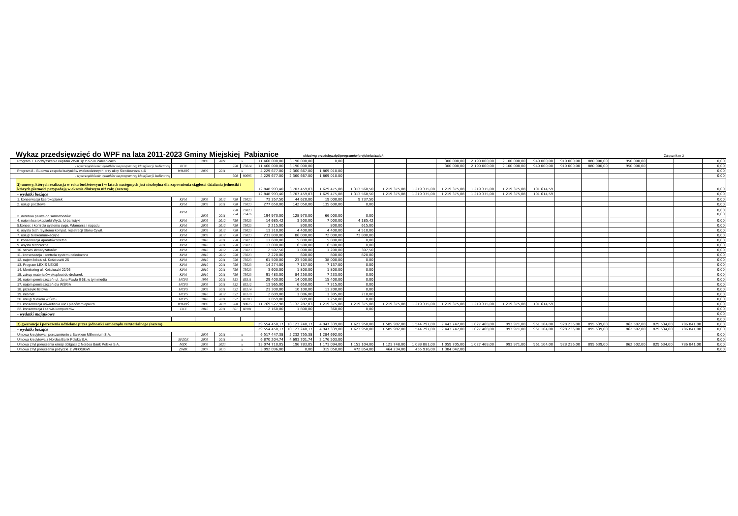Wykaz przedsięwzięć do WPF na lata 2011-2023 Gminy Miejskiej Pabianice
układ wg przedsięwzięć/programów/projektów/zadań Załącznik nr 2
| | Program 7 Podwyższenie kapitału ZWiK sp z o.o.w Pabianicach | | 2008 | 2021 | x | | 11 460 000,00 | 3 190 000,00 | 0,00 | | | | 300 000,00 | 2 190 000,00 | 2 100 000,00 | 940 000,00 | 910 000,00 | 880 000,00 | 950 000,00 | | | 0,00 |
| | - wyszczególnienie wydatków na program wg klasyfikacji budżetowej | BFN | | | 758 | 75814 | 11 460 000,00 | 3 190 000,00 | | | | | 300 000,00 | 2 190 000,00 | 2 100 000,00 | 940 000,00 | 910 000,00 | 880 000,00 | 950 000,00 | | | 0,00 |
| | Program 8 - Budowa zespołu budynków wielorodzinnych przy ulicy Sienkiewicza 4-6 | WIMOŚ | 2009 | 2011 | x | | 4 229 677,00 | 2 360 667,00 | 1 869 010,00 | | | | | | | | | | | | | 0,00 |
| | - wyszczególnienie wydatków na program wg klasyfikacji budżetowej | | | | 900 | 90095 | 4 229 677,00 | 2 360 667,00 | 1 869 010,00 | | | | | | | | | | | | | 0,00 |
| | 2) umowy, których realizacja w roku budżetowym i w latach następnych jest niezbędna dla zapewnienia ciągłości działania jednostki i których płatności przypadają w okresie dłuższym niż rok; (razem) | | | | | | 12 848 993,40 | 3 707 459,83 | 1 629 475,08 | 1 313 568,50 | 1 219 375,08 | 1 219 375,08 | 1 219 375,08 | 1 219 375,08 | 1 219 375,08 | 101 614,59 | | | | | | 0,00 |
| | - wydatki bieżące | | | | | | 12 848 993,40 | 3 707 459,83 | 1 629 475,08 | 1 313 568,50 | 1 219 375,08 | 1 219 375,08 | 1 219 375,08 | 1 219 375,08 | 1 219 375,08 | 101 614,59 | | | | | | 0,00 |
| | 1. konserwacja kserokopiarek | KPM | 2008 | 2012 | 750 | 75023 | 73 357,50 | 44 620,00 | 19 000,00 | 9 737,50 | | | | | | | | | | | | 0,00 |
| | 2. usługi pocztowe | KPM | 2009 | 2011 | 750 | 75023 | 277 650,00 | 142 050,00 | 135 600,00 | 0,00 | | | | | | | | | | | | 0,00 |
| | 3. dostawa paliwa do samochodów | KPM | 2009 | 2011 | 750 754 | 75023 75416 | 194 970,00 | 128 970,00 | 66 000,00 | 0,00 | | | | | | | | | | | | 0,00 0,00 |
| | 4. najem kserokopiarki Wydz. Urbanistyki | KPM | 2009 | 2012 | 750 | 75023 | 14 685,42 | 3 500,00 | 7 000,00 | 4 185,42 | | | | | | | | | | | | 0,00 |
| | 5.konser. i kontrola systemu sygn. Włamania i napadu | KPM | 2009 | 2012 | 750 | 75023 | 2 215,00 | 800,00 | 800,00 | 615,00 | | | | | | | | | | | | 0,00 |
| | 6. asysta tech. Systemu komput. rejestracji Stanu Cywil. | KPM | 2009 | 2012 | 750 | 75023 | 13 310,00 | 4 400,00 | 4 400,00 | 4 510,00 | | | | | | | | | | | | 0,00 |
| | 7. usługi telekomunikacyjne | KPM | 2009 | 2012 | 750 | 75023 | 231 800,00 | 86 000,00 | 72 000,00 | 73 800,00 | | | | | | | | | | | | 0,00 |
| | 8. konserwacja aparatów telefon. | KPM | 2010 | 2011 | 750 | 75023 | 11 600,00 | 5 800,00 | 5 800,00 | 0,00 | | | | | | | | | | | | 0,00 |
| | 9. asysta techniczna | KPM | 2010 | 2011 | 750 | 75023 | 13 000,00 | 6 500,00 | 6 500,00 | 0,00 | | | | | | | | | | | | 0,00 |
| | 10. serwis klimatyzatorów | KPM | 2010 | 2012 | 750 | 75023 | 2 507,50 | 1 000,00 | 1 200,00 | 307,50 | | | | | | | | | | | | 0,00 |
| | 11. konserwacja i kontrola systemu teledozoru | KPM | 2010 | 2012 | 750 | 75023 | 2 220,00 | 600,00 | 800,00 | 820,00 | | | | | | | | | | | | 0,00 |
| | 12. najem lokalu ul. Kościuszki 25 | KPM | 2010 | 2011 | 750 | 75023 | 61 500,00 | 23 500,00 | 38 000,00 | 0,00 | | | | | | | | | | | | 0,00 |
| | 13. Program LEXIS NEXIS | KPM | 2010 | 2011 | 750 | 75023 | 14 274,00 | 7 137,00 | 7 137,00 | 0,00 | | | | | | | | | | | | 0,00 |
| | 14. Monitoring ul. Kościuszki 22/26 | KPM | 2010 | 2011 | 750 | 75023 | 3 600,00 | 1 800,00 | 1 800,00 | 0,00 | | | | | | | | | | | | 0,00 |
| | 15. zakup materiałów eksploat do drukarek | KPM | 2010 | 2011 | 750 | 75023 | 91 483,00 | 84 250,00 | 7 233,00 | 0,00 | | | | | | | | | | | | 0,00 |
| | 16. najem pomieszczeń- ul. Jana Pawła II 68, w tym media | MCPS | 1996 | 2011 | 853 | 85311 | 29 400,00 | 14 000,00 | 15 400,00 | 0,00 | | | | | | | | | | | | 0,00 |
| | 17. najem pomieszczeń dla WŚRiA | MCPS | 2008 | 2011 | 852 | 85212 | 13 965,00 | 6 650,00 | 7 315,00 | 0,00 | | | | | | | | | | | | 0,00 |
| | 18. przesyłki listowe | MCPS | 2009 | 2011 | 852 | 85214 | 21 300,00 | 10 100,00 | 11 200,00 | 0,00 | | | | | | | | | | | | 0,00 |
| | 19. internet | MCPS | 2010 | 2012 | 852 | 85219 | 2 609,00 | 1 086,00 | 1 305,00 | 218,00 | | | | | | | | | | | | 0,00 |
| | 20. usługi telekom w ŚDS | MCPS | 2010 | 2011 | 852 | 85203 | 1 859,00 | 609,00 | 1 250,00 | 0,00 | | | | | | | | | | | | 0,00 |
| | 21. konserwacja oświetlenia ulic i placów miejskich | WIMOŚ | 2008 | 2018 | 900 | 90015 | 11 769 527,98 | 3 132 287,83 | 1 219 375,08 | 1 219 375,08 | 1 219 375,08 | 1 219 375,08 | 1 219 375,08 | 1 219 375,08 | 1 219 375,08 | 101 614,59 | | | | | | 0,00 |
| | 22. konserwacja i serwis komputerów | EKZ | 2010 | 2011 | 801 | 80101 | 2 160,00 | 1 800,00 | 360,00 | 0,00 | | | | | | | | | | | | 0,00 |
| | - wydatki majątkowe | | | | | | | | | | | | | | | | | | | | | 0,00 |
| | | | | | | | | | | | | | | | | | | | | | | 0,00 |
| | 3) gwarancje i poręczenia udzielane przez jednostki samorządu terytorialnego (razem) | | | | | | 29 554 458,17 | 10 123 240,17 | 4 947 339,00 | 1 623 958,00 | 1 585 982,00 | 1 544 797,00 | 2 443 747,00 | 1 027 468,00 | 993 971,00 | 961 104,00 | 928 236,00 | 895 639,00 | 862 502,00 | 829 634,00 | 786 841,00 | 0,00 |
| | - wydatki bieżące | | | | | | 29 554 458,17 | 10 123 240,17 | 4 947 339,00 | 1 623 958,00 | 1 585 982,00 | 1 544 797,00 | 2 443 747,00 | 1 027 468,00 | 993 971,00 | 961 104,00 | 928 236,00 | 895 639,00 | 862 502,00 | 829 634,00 | 786 841,00 | 0,00 |
| | Umowa kredytowa i porozumienie z Bankiem Millennium S.A. | | 2006 | 2011 | x | | 6 517 447,38 | 5 232 755,38 | 1 284 692,00 | | | | | | | | | | | | | 0,00 |
| | Umowa kredytowa z Nordea Bank Polska S.A. | SPZOZ | 2008 | 2011 | x | | 6 870 204,74 | 4 693 701,74 | 2 176 503,00 | | | | | | | | | | | | | 0,00 |
| | Umowa z tyt poręczenia emisji obligacji z Nordea Bank Polska S.A. | MZK | 2008 | 2023 | x | | 13 074 710,05 | 196 783,05 | 1 171 094,00 | 1 151 104,00 | 1 121 748,00 | 1 088 881,00 | 1 059 705,00 | 1 027 468,00 | 993 971,00 | 961 104,00 | 928 236,00 | 895 639,00 | 862 502,00 | 829 634,00 | 786 841,00 | 0,00 |
| | Umowa z tyt poręczenia pożyczki z WFOŚIGW | ZWIK | 2007 | 2015 | x | | 3 092 096,00 | 0,00 | 315 050,00 | 472 854,00 | 464 234,00 | 455 916,00 | 1 384 042,00 | | | | | | | | | 0,00 |